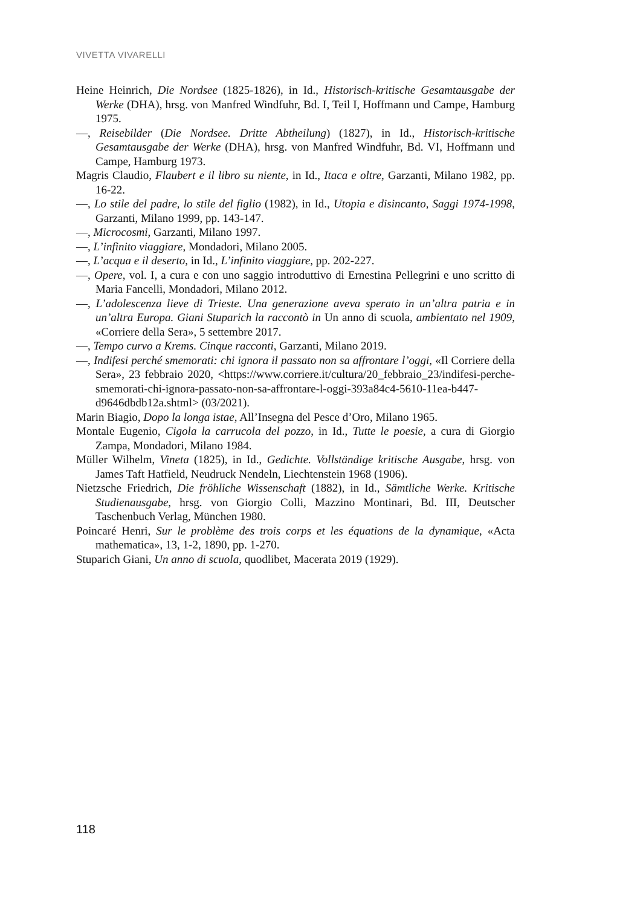VIVETTA VIVARELLI
Heine Heinrich, Die Nordsee (1825-1826), in Id., Historisch-kritische Gesamtausgabe der Werke (DHA), hrsg. von Manfred Windfuhr, Bd. I, Teil I, Hoffmann und Campe, Hamburg 1975.
—, Reisebilder (Die Nordsee. Dritte Abtheilung) (1827), in Id., Historisch-kritische Gesamtausgabe der Werke (DHA), hrsg. von Manfred Windfuhr, Bd. VI, Hoffmann und Campe, Hamburg 1973.
Magris Claudio, Flaubert e il libro su niente, in Id., Itaca e oltre, Garzanti, Milano 1982, pp. 16-22.
—, Lo stile del padre, lo stile del figlio (1982), in Id., Utopia e disincanto, Saggi 1974-1998, Garzanti, Milano 1999, pp. 143-147.
—, Microcosmi, Garzanti, Milano 1997.
—, L’infinito viaggiare, Mondadori, Milano 2005.
—, L’acqua e il deserto, in Id., L’infinito viaggiare, pp. 202-227.
—, Opere, vol. I, a cura e con uno saggio introduttivo di Ernestina Pellegrini e uno scritto di Maria Fancelli, Mondadori, Milano 2012.
—, L’adolescenza lieve di Trieste. Una generazione aveva sperato in un’altra patria e in un’altra Europa. Giani Stuparich la raccontò in Un anno di scuola, ambientato nel 1909, «Corriere della Sera», 5 settembre 2017.
—, Tempo curvo a Krems. Cinque racconti, Garzanti, Milano 2019.
—, Indifesi perché smemorati: chi ignora il passato non sa affrontare l’oggi, «Il Corriere della Sera», 23 febbraio 2020, <https://www.corriere.it/cultura/20_febbraio_23/indifesi-perche-smemorati-chi-ignora-passato-non-sa-affrontare-l-oggi-393a84c4-5610-11ea-b447-d9646dbdb12a.shtml> (03/2021).
Marin Biagio, Dopo la longa istae, All’Insegna del Pesce d’Oro, Milano 1965.
Montale Eugenio, Cigola la carrucola del pozzo, in Id., Tutte le poesie, a cura di Giorgio Zampa, Mondadori, Milano 1984.
Müller Wilhelm, Vineta (1825), in Id., Gedichte. Vollständige kritische Ausgabe, hrsg. von James Taft Hatfield, Neudruck Nendeln, Liechtenstein 1968 (1906).
Nietzsche Friedrich, Die fröhliche Wissenschaft (1882), in Id., Sämtliche Werke. Kritische Studienausgabe, hrsg. von Giorgio Colli, Mazzino Montinari, Bd. III, Deutscher Taschenbuch Verlag, München 1980.
Poincaré Henri, Sur le problème des trois corps et les équations de la dynamique, «Acta mathematica», 13, 1-2, 1890, pp. 1-270.
Stuparich Giani, Un anno di scuola, quodlibet, Macerata 2019 (1929).
118